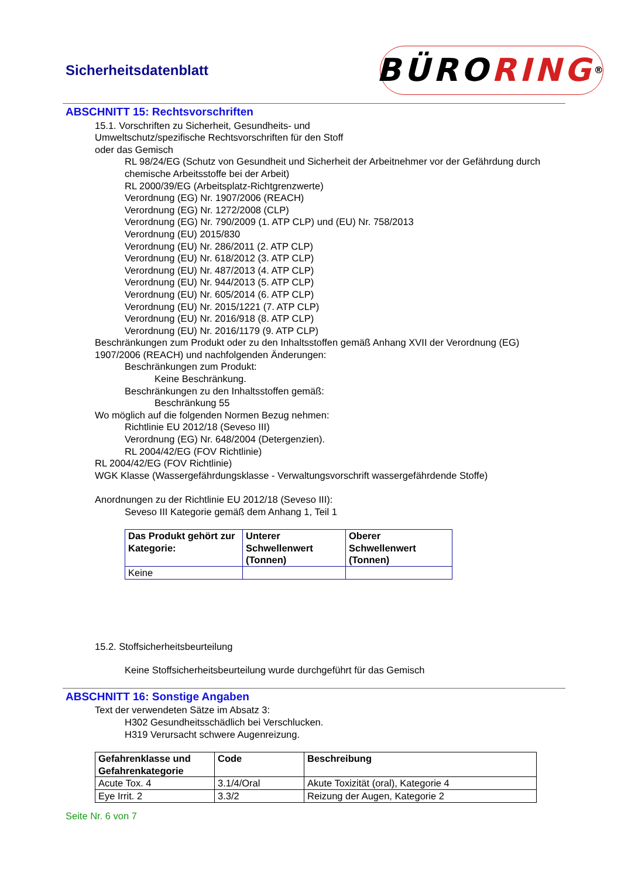Sicherheitsdatenblatt
BÜRO RING<sup>®</sup>
ABSCHNITT 15: Rechtsvorschriften
15.1. Vorschriften zu Sicherheit, Gesundheits- und
Umweltschutz/spezifische Rechtsvorschriften für den Stoff
oder das Gemisch
RL 98/24/EG (Schutz von Gesundheit und Sicherheit der Arbeitnehmer vor der Gefährdung durch chemische Arbeitsstoffe bei der Arbeit)
RL 2000/39/EG (Arbeitsplatz-Richtgrenzwerte)
Verordnung (EG) Nr. 1907/2006 (REACH)
Verordnung (EG) Nr. 1272/2008 (CLP)
Verordnung (EG) Nr. 790/2009 (1. ATP CLP) und (EU) Nr. 758/2013
Verordnung (EU) 2015/830
Verordnung (EU) Nr. 286/2011 (2. ATP CLP)
Verordnung (EU) Nr. 618/2012 (3. ATP CLP)
Verordnung (EU) Nr. 487/2013 (4. ATP CLP)
Verordnung (EU) Nr. 944/2013 (5. ATP CLP)
Verordnung (EU) Nr. 605/2014 (6. ATP CLP)
Verordnung (EU) Nr. 2015/1221 (7. ATP CLP)
Verordnung (EU) Nr. 2016/918 (8. ATP CLP)
Verordnung (EU) Nr. 2016/1179 (9. ATP CLP)
Beschränkungen zum Produkt oder zu den Inhaltsstoffen gemäß Anhang XVII der Verordnung (EG) 1907/2006 (REACH) und nachfolgenden Änderungen:
Beschränkungen zum Produkt:
Keine Beschränkung.
Beschränkungen zu den Inhaltsstoffen gemäß:
Beschränkung 55
Wo möglich auf die folgenden Normen Bezug nehmen:
Richtlinie EU 2012/18 (Seveso III)
Verordnung (EG) Nr. 648/2004 (Detergenzien).
RL 2004/42/EG (FOV Richtlinie)
RL 2004/42/EG (FOV Richtlinie)
WGK Klasse (Wassergefährdungsklasse - Verwaltungsvorschrift wassergefährdende Stoffe)
Anordnungen zu der Richtlinie EU 2012/18 (Seveso III):
Seveso III Kategorie gemäß dem Anhang 1, Teil 1
| Das Produkt gehört zur Kategorie: | Unterer Schwellenwert (Tonnen) | Oberer Schwellenwert (Tonnen) |
| --- | --- | --- |
| Keine | | |
15.2. Stoffsicherheitsbeurteilung
Keine Stoffsicherheitsbeurteilung wurde durchgeführt für das Gemisch
ABSCHNITT 16: Sonstige Angaben
Text der verwendeten Sätze im Absatz 3:
H302 Gesundheitsschädlich bei Verschlucken.
H319 Verursacht schwere Augenreizung.
| Gefahrenklasse und Gefahrenkategorie | Code | Beschreibung |
| --- | --- | --- |
| Acute Tox. 4 | 3.1/4/Oral | Akute Toxizität (oral), Kategorie 4 |
| Eye Irrit. 2 | 3.3/2 | Reizung der Augen, Kategorie 2 |
Seite Nr. 6 von 7